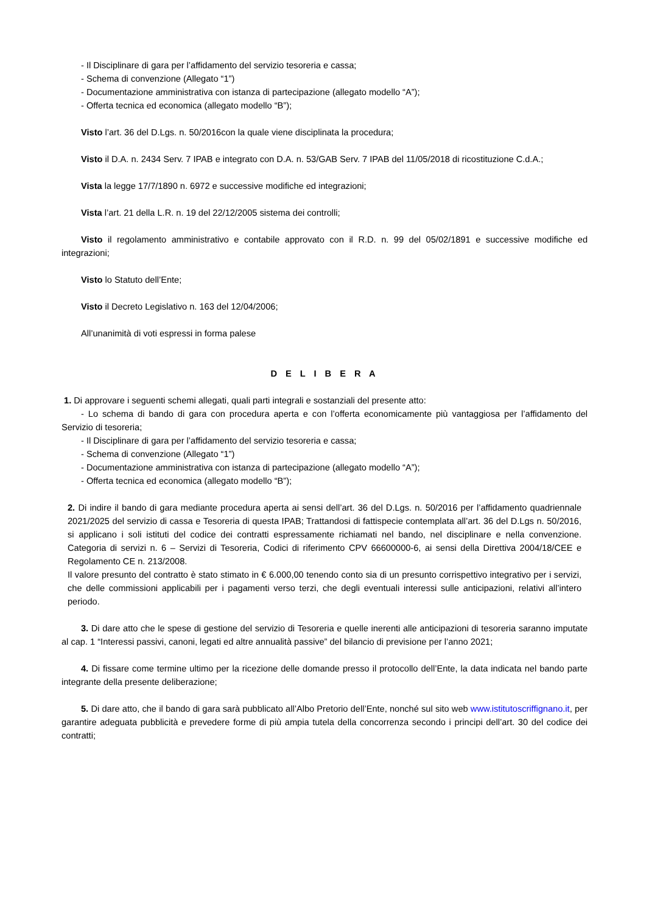- Il Disciplinare di gara per l’affidamento del servizio tesoreria e cassa;
- Schema di convenzione (Allegato “1”)
- Documentazione amministrativa con istanza di partecipazione (allegato modello “A”);
- Offerta tecnica ed economica (allegato modello “B”);
Visto l’art. 36 del D.Lgs. n. 50/2016con la quale viene disciplinata la procedura;
Visto il D.A. n. 2434 Serv. 7 IPAB e integrato con D.A. n. 53/GAB Serv. 7 IPAB del 11/05/2018 di ricostituzione C.d.A.;
Vista la legge 17/7/1890 n. 6972 e successive modifiche ed integrazioni;
Vista l’art. 21 della L.R. n. 19 del 22/12/2005 sistema dei controlli;
Visto il regolamento amministrativo e contabile approvato con il R.D. n. 99 del 05/02/1891 e successive modifiche ed integrazioni;
Visto lo Statuto dell’Ente;
Visto il Decreto Legislativo n. 163 del 12/04/2006;
All’unanimità di voti espressi in forma palese
D E L I B E R A
1. Di approvare i seguenti schemi allegati, quali parti integrali e sostanziali del presente atto:
- Lo schema di bando di gara con procedura aperta e con l’offerta economicamente più vantaggiosa per l’affidamento del Servizio di tesoreria;
- Il Disciplinare di gara per l’affidamento del servizio tesoreria e cassa;
- Schema di convenzione (Allegato “1”)
- Documentazione amministrativa con istanza di partecipazione (allegato modello “A”);
- Offerta tecnica ed economica (allegato modello “B”);
2. Di indire il bando di gara mediante procedura aperta ai sensi dell’art. 36 del D.Lgs. n. 50/2016 per l’affidamento quadriennale 2021/2025 del servizio di cassa e Tesoreria di questa IPAB; Trattandosi di fattispecie contemplata all’art. 36 del D.Lgs n. 50/2016, si applicano i soli istituti del codice dei contratti espressamente richiamati nel bando, nel disciplinare e nella convenzione. Categoria di servizi n. 6 – Servizi di Tesoreria, Codici di riferimento CPV 66600000-6, ai sensi della Direttiva 2004/18/CEE e Regolamento CE n. 213/2008.
Il valore presunto del contratto è stato stimato in € 6.000,00 tenendo conto sia di un presunto corrispettivo integrativo per i servizi, che delle commissioni applicabili per i pagamenti verso terzi, che degli eventuali interessi sulle anticipazioni, relativi all’intero periodo.
3. Di dare atto che le spese di gestione del servizio di Tesoreria e quelle inerenti alle anticipazioni di tesoreria saranno imputate al cap. 1 “Interessi passivi, canoni, legati ed altre annualità passive” del bilancio di previsione per l’anno 2021;
4. Di fissare come termine ultimo per la ricezione delle domande presso il protocollo dell’Ente, la data indicata nel bando parte integrante della presente deliberazione;
5. Di dare atto, che il bando di gara sarà pubblicato all’Albo Pretorio dell’Ente, nonché sul sito web www.istitutoscriffignano.it, per garantire adeguata pubblicità e prevedere forme di più ampia tutela della concorrenza secondo i principi dell’art. 30 del codice dei contratti;